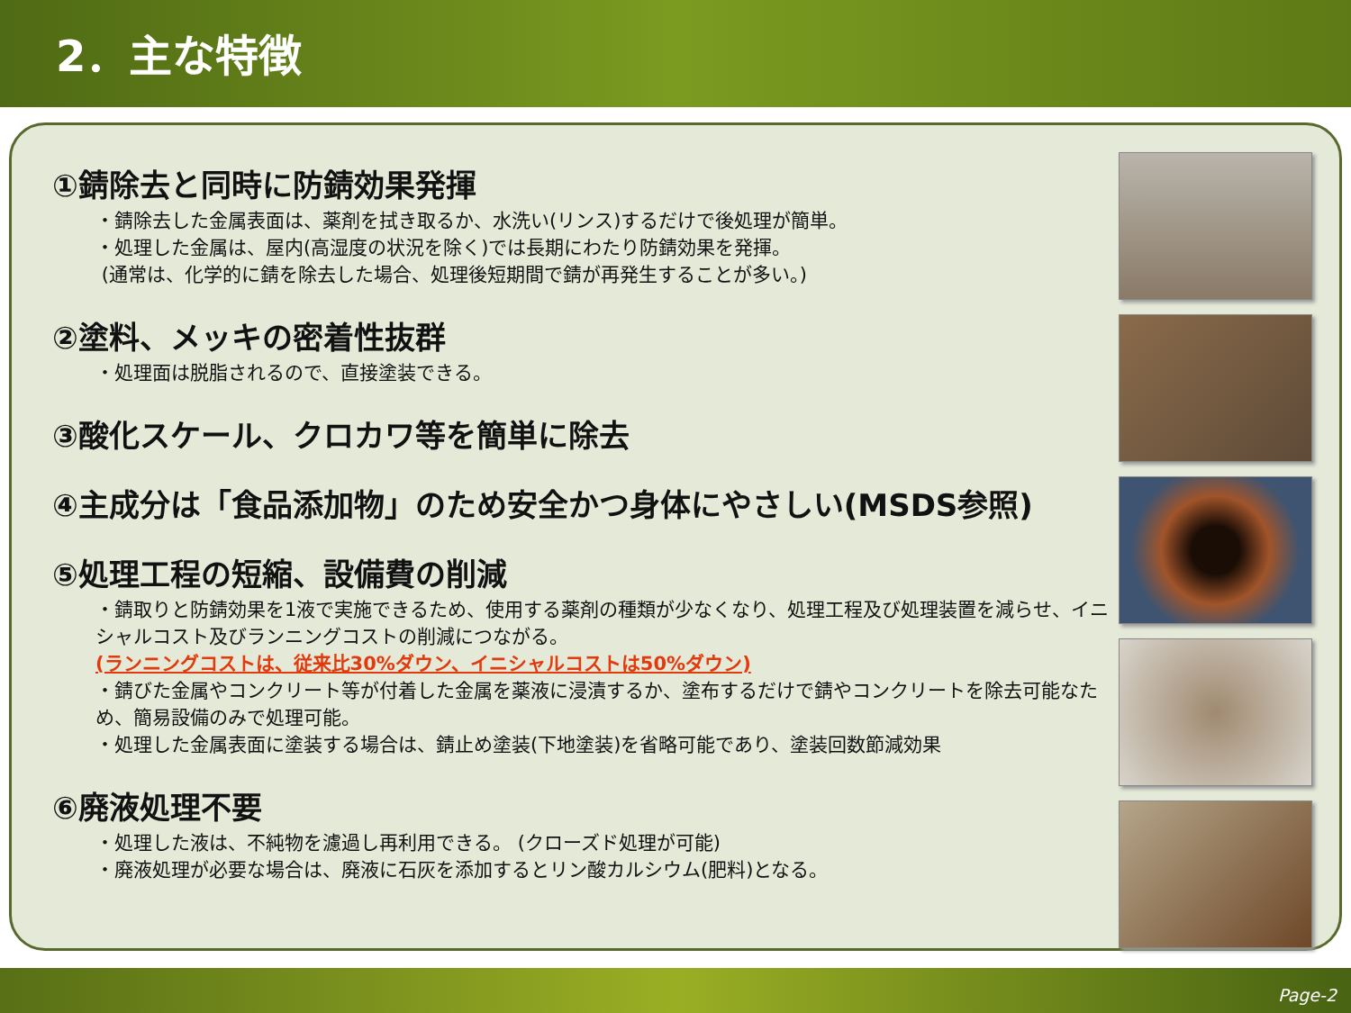2．主な特徴
①錆除去と同時に防錆効果発揮
・錆除去した金属表面は、薬剤を拭き取るか、水洗い(リンス)するだけで後処理が簡単。
・処理した金属は、屋内(高湿度の状況を除く)では長期にわたり防錆効果を発揮。
(通常は、化学的に錆を除去した場合、処理後短期間で錆が再発生することが多い。)
②塗料、メッキの密着性抜群
・処理面は脱脂されるので、直接塗装できる。
③酸化スケール、クロカワ等を簡単に除去
④主成分は「食品添加物」のため安全かつ身体にやさしい(MSDS参照)
⑤処理工程の短縮、設備費の削減
・錆取りと防錆効果を1液で実施できるため、使用する薬剤の種類が少なくなり、処理工程及び処理装置を減らせ、イニシャルコスト及びランニングコストの削減につながる。
(ランニングコストは、従来比30%ダウン、イニシャルコストは50%ダウン)
・錆びた金属やコンクリート等が付着した金属を薬液に浸漬するか、塗布するだけで錆やコンクリートを除去可能なため、簡易設備のみで処理可能。
・処理した金属表面に塗装する場合は、錆止め塗装(下地塗装)を省略可能であり、塗装回数節減効果
⑥廃液処理不要
・処理した液は、不純物を濾過し再利用できる。 (クローズド処理が可能)
・廃液処理が必要な場合は、廃液に石灰を添加するとリン酸カルシウム(肥料)となる。
Page-2